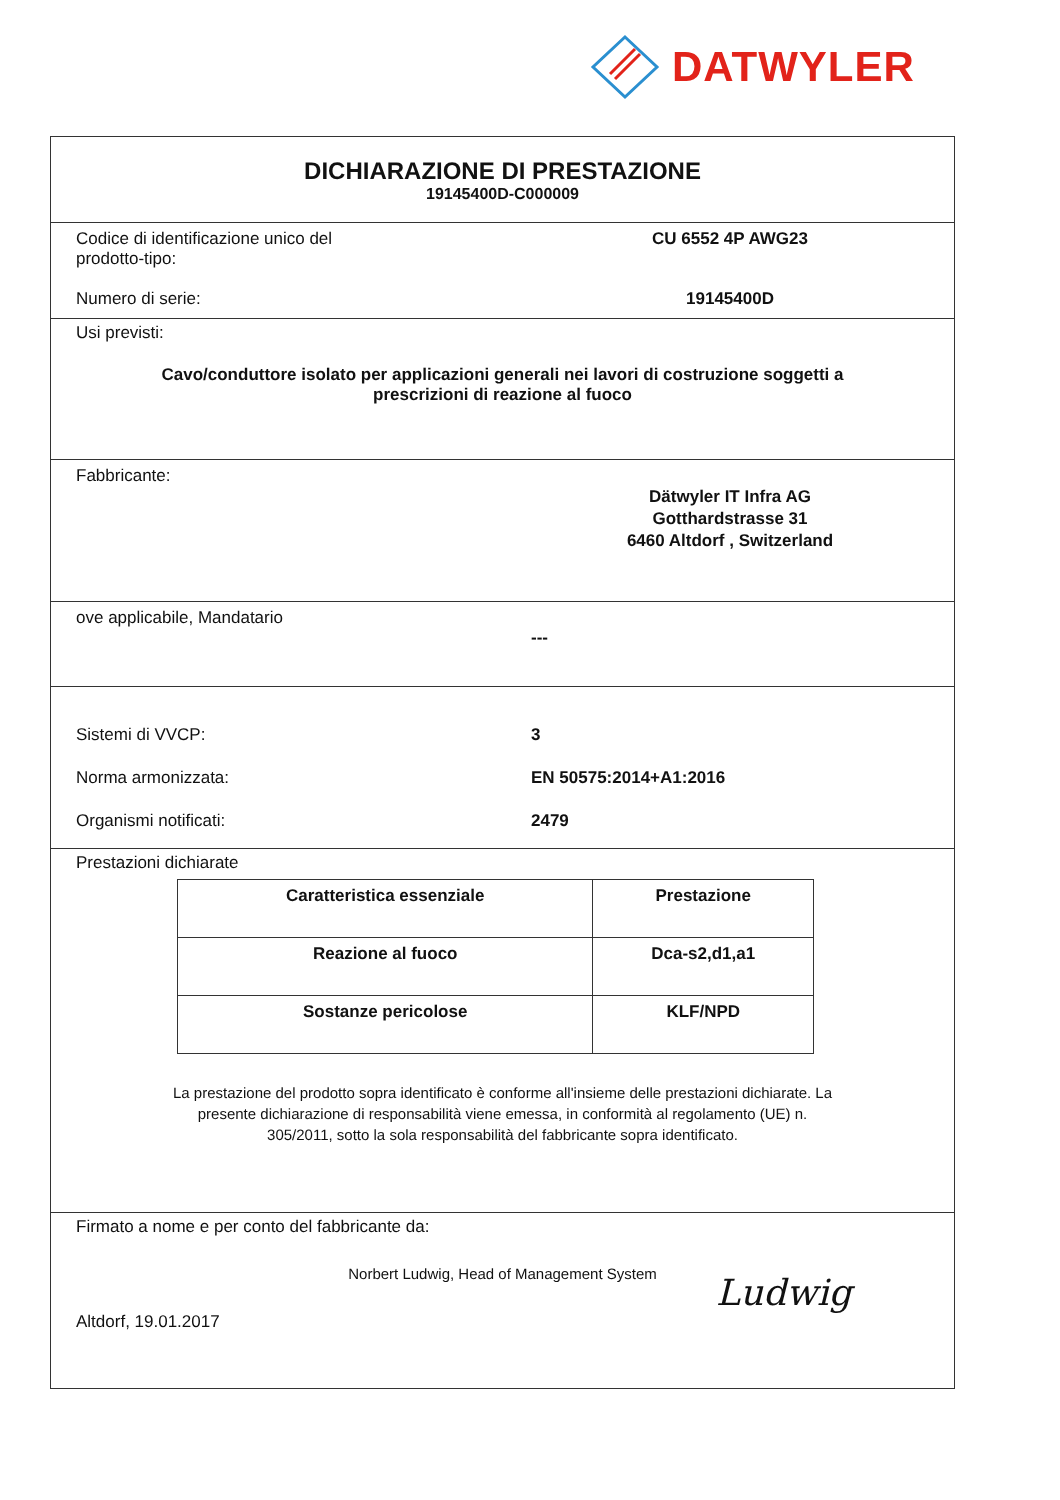DATWYLER
DICHIARAZIONE DI PRESTAZIONE
19145400D-C000009
Codice di identificazione unico del
prodotto-tipo:
CU 6552 4P AWG23
Numero di serie: 19145400D
Usi previsti:
Cavo/conduttore isolato per applicazioni generali nei lavori di costruzione soggetti a
prescrizioni di reazione al fuoco
Fabbricante:
Dätwyler IT Infra AG
Gotthardstrasse 31
6460 Altdorf , Switzerland
ove applicabile, Mandatario
---
Sistemi di VVCP: 3
Norma armonizzata: EN 50575:2014+A1:2016
Organismi notificati: 2479
Prestazioni dichiarate
| Caratteristica essenziale | Prestazione |
| Reazione al fuoco | Dca-s2,d1,a1 |
| Sostanze pericolose | KLF/NPD |
La prestazione del prodotto sopra identificato è conforme all'insieme delle prestazioni dichiarate. La
presente dichiarazione di responsabilità viene emessa, in conformità al regolamento (UE) n.
305/2011, sotto la sola responsabilità del fabbricante sopra identificato.
Firmato a nome e per conto del fabbricante da:
Norbert Ludwig, Head of Management System
Altdorf, 19.01.2017
Ludwig